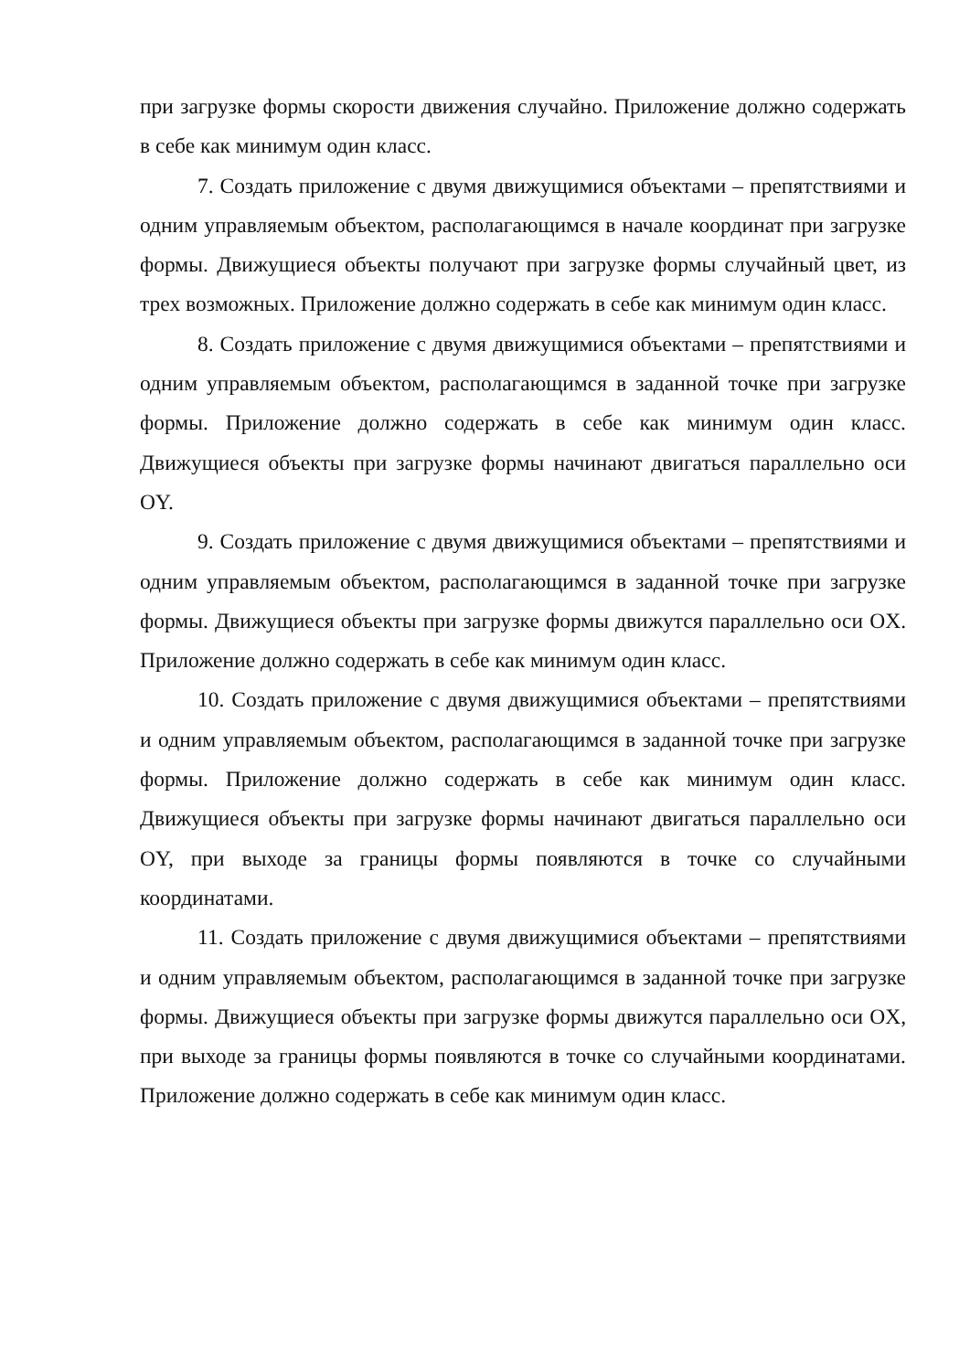при загрузке формы скорости движения случайно. Приложение должно содержать в себе как минимум один класс.
7. Создать приложение с двумя движущимися объектами – препятствиями и одним управляемым объектом, располагающимся в начале координат при загрузке формы. Движущиеся объекты получают при загрузке формы случайный цвет, из трех возможных. Приложение должно содержать в себе как минимум один класс.
8. Создать приложение с двумя движущимися объектами – препятствиями и одним управляемым объектом, располагающимся в заданной точке при загрузке формы. Приложение должно содержать в себе как минимум один класс. Движущиеся объекты при загрузке формы начинают двигаться параллельно оси OY.
9. Создать приложение с двумя движущимися объектами – препятствиями и одним управляемым объектом, располагающимся в заданной точке при загрузке формы. Движущиеся объекты при загрузке формы движутся параллельно оси OX. Приложение должно содержать в себе как минимум один класс.
10. Создать приложение с двумя движущимися объектами – препятствиями и одним управляемым объектом, располагающимся в заданной точке при загрузке формы. Приложение должно содержать в себе как минимум один класс. Движущиеся объекты при загрузке формы начинают двигаться параллельно оси OY, при выходе за границы формы появляются в точке со случайными координатами.
11. Создать приложение с двумя движущимися объектами – препятствиями и одним управляемым объектом, располагающимся в заданной точке при загрузке формы. Движущиеся объекты при загрузке формы движутся параллельно оси OX, при выходе за границы формы появляются в точке со случайными координатами. Приложение должно содержать в себе как минимум один класс.